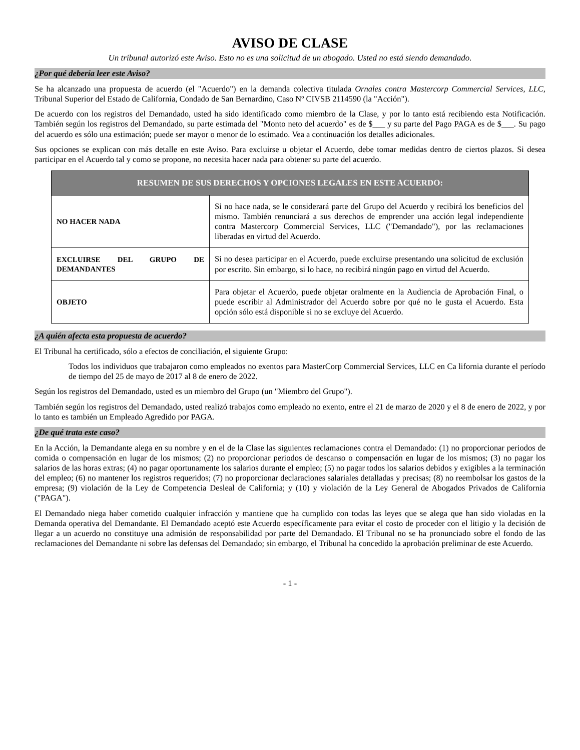AVISO DE CLASE
Un tribunal autorizó este Aviso. Esto no es una solicitud de un abogado. Usted no está siendo demandado.
¿Por qué debería leer este Aviso?
Se ha alcanzado una propuesta de acuerdo (el "Acuerdo") en la demanda colectiva titulada Ornales contra Mastercorp Commercial Services, LLC, Tribunal Superior del Estado de California, Condado de San Bernardino, Caso Nº CIVSB 2114590 (la "Acción").
De acuerdo con los registros del Demandado, usted ha sido identificado como miembro de la Clase, y por lo tanto está recibiendo esta Notificación. También según los registros del Demandado, su parte estimada del "Monto neto del acuerdo" es de $___ y su parte del Pago PAGA es de $___. Su pago del acuerdo es sólo una estimación; puede ser mayor o menor de lo estimado. Vea a continuación los detalles adicionales.
Sus opciones se explican con más detalle en este Aviso. Para excluirse u objetar el Acuerdo, debe tomar medidas dentro de ciertos plazos. Si desea participar en el Acuerdo tal y como se propone, no necesita hacer nada para obtener su parte del acuerdo.
| RESUMEN DE SUS DERECHOS Y OPCIONES LEGALES EN ESTE ACUERDO: | |
| --- | --- |
| NO HACER NADA | Si no hace nada, se le considerará parte del Grupo del Acuerdo y recibirá los beneficios del mismo. También renunciará a sus derechos de emprender una acción legal independiente contra Mastercorp Commercial Services, LLC ("Demandado"), por las reclamaciones liberadas en virtud del Acuerdo. |
| EXCLUIRSE DEL GRUPO DE DEMANDANTES | Si no desea participar en el Acuerdo, puede excluirse presentando una solicitud de exclusión por escrito. Sin embargo, si lo hace, no recibirá ningún pago en virtud del Acuerdo. |
| OBJETO | Para objetar el Acuerdo, puede objetar oralmente en la Audiencia de Aprobación Final, o puede escribir al Administrador del Acuerdo sobre por qué no le gusta el Acuerdo. Esta opción sólo está disponible si no se excluye del Acuerdo. |
¿A quién afecta esta propuesta de acuerdo?
El Tribunal ha certificado, sólo a efectos de conciliación, el siguiente Grupo:
Todos los individuos que trabajaron como empleados no exentos para MasterCorp Commercial Services, LLC en Ca lifornia durante el período de tiempo del 25 de mayo de 2017 al 8 de enero de 2022.
Según los registros del Demandado, usted es un miembro del Grupo (un "Miembro del Grupo").
También según los registros del Demandado, usted realizó trabajos como empleado no exento, entre el 21 de marzo de 2020 y el 8 de enero de 2022, y por lo tanto es también un Empleado Agredido por PAGA.
¿De qué trata este caso?
En la Acción, la Demandante alega en su nombre y en el de la Clase las siguientes reclamaciones contra el Demandado: (1) no proporcionar periodos de comida o compensación en lugar de los mismos; (2) no proporcionar periodos de descanso o compensación en lugar de los mismos; (3) no pagar los salarios de las horas extras; (4) no pagar oportunamente los salarios durante el empleo; (5) no pagar todos los salarios debidos y exigibles a la terminación del empleo; (6) no mantener los registros requeridos; (7) no proporcionar declaraciones salariales detalladas y precisas; (8) no reembolsar los gastos de la empresa; (9) violación de la Ley de Competencia Desleal de California; y (10) y violación de la Ley General de Abogados Privados de California ("PAGA").
El Demandado niega haber cometido cualquier infracción y mantiene que ha cumplido con todas las leyes que se alega que han sido violadas en la Demanda operativa del Demandante. El Demandado aceptó este Acuerdo específicamente para evitar el costo de proceder con el litigio y la decisión de llegar a un acuerdo no constituye una admisión de responsabilidad por parte del Demandado. El Tribunal no se ha pronunciado sobre el fondo de las reclamaciones del Demandante ni sobre las defensas del Demandado; sin embargo, el Tribunal ha concedido la aprobación preliminar de este Acuerdo.
- 1 -